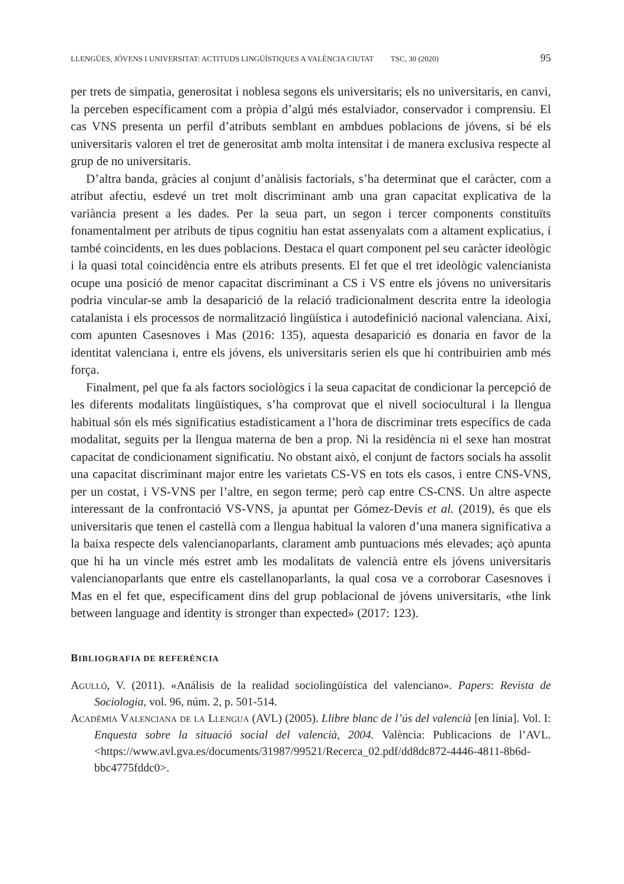LLENGÜES, JÓVENS I UNIVERSITAT: ACTITUDS LINGÜÍSTIQUES A VALÈNCIA CIUTAT TSC, 30 (2020) 95
per trets de simpatia, generositat i noblesa segons els universitaris; els no universitaris, en canvi, la perceben específicament com a pròpia d’algú més estalviador, conservador i comprensiu. El cas VNS presenta un perfil d’atributs semblant en ambdues poblacions de jóvens, si bé els universitaris valoren el tret de generositat amb molta intensitat i de manera exclusiva respecte al grup de no universitaris.
D’altra banda, gràcies al conjunt d’anàlisis factorials, s’ha determinat que el caràcter, com a atribut afectiu, esdevé un tret molt discriminant amb una gran capacitat explicativa de la variància present a les dades. Per la seua part, un segon i tercer components constituïts fonamentalment per atributs de tipus cognitiu han estat assenyalats com a altament explicatius, i també coincidents, en les dues poblacions. Destaca el quart component pel seu caràcter ideològic i la quasi total coincidència entre els atributs presents. El fet que el tret ideològic valencianista ocupe una posició de menor capacitat discriminant a CS i VS entre els jóvens no universitaris podria vincular-se amb la desaparició de la relació tradicionalment descrita entre la ideologia catalanista i els processos de normalització lingüística i autodefinició nacional valenciana. Així, com apunten Casesnoves i Mas (2016: 135), aquesta desaparició es donaria en favor de la identitat valenciana i, entre els jóvens, els universitaris serien els que hi contribuirien amb més força.
Finalment, pel que fa als factors sociològics i la seua capacitat de condicionar la percepció de les diferents modalitats lingüístiques, s’ha comprovat que el nivell sociocultural i la llengua habitual són els més significatius estadísticament a l’hora de discriminar trets específics de cada modalitat, seguits per la llengua materna de ben a prop. Ni la residència ni el sexe han mostrat capacitat de condicionament significatiu. No obstant això, el conjunt de factors socials ha assolit una capacitat discriminant major entre les varietats CS-VS en tots els casos, i entre CNS-VNS, per un costat, i VS-VNS per l’altre, en segon terme; però cap entre CS-CNS. Un altre aspecte interessant de la confrontació VS-VNS, ja apuntat per Gómez-Devís et al. (2019), és que els universitaris que tenen el castellà com a llengua habitual la valoren d’una manera significativa a la baixa respecte dels valencianoparlants, clarament amb puntuacions més elevades; açò apunta que hi ha un vincle més estret amb les modalitats de valencià entre els jóvens universitaris valencianoparlants que entre els castellanoparlants, la qual cosa ve a corroborar Casesnoves i Mas en el fet que, específicament dins del grup poblacional de jóvens universitaris, «the link between language and identity is stronger than expected» (2017: 123).
BIBLIOGRAFIA DE REFERÈNCIA
Agulló, V. (2011). «Análisis de la realidad sociolingüística del valenciano». Papers: Revista de Sociologia, vol. 96, núm. 2, p. 501-514.
Acadèmia Valenciana de la Llengua (AVL) (2005). Llibre blanc de l’ús del valencià [en línia]. Vol. I: Enquesta sobre la situació social del valencià, 2004. València: Publicacions de l’AVL. <https://www.avl.gva.es/documents/31987/99521/Recerca_02.pdf/dd8dc872-4446-4811-8b6d-bbc4775fddc0>.